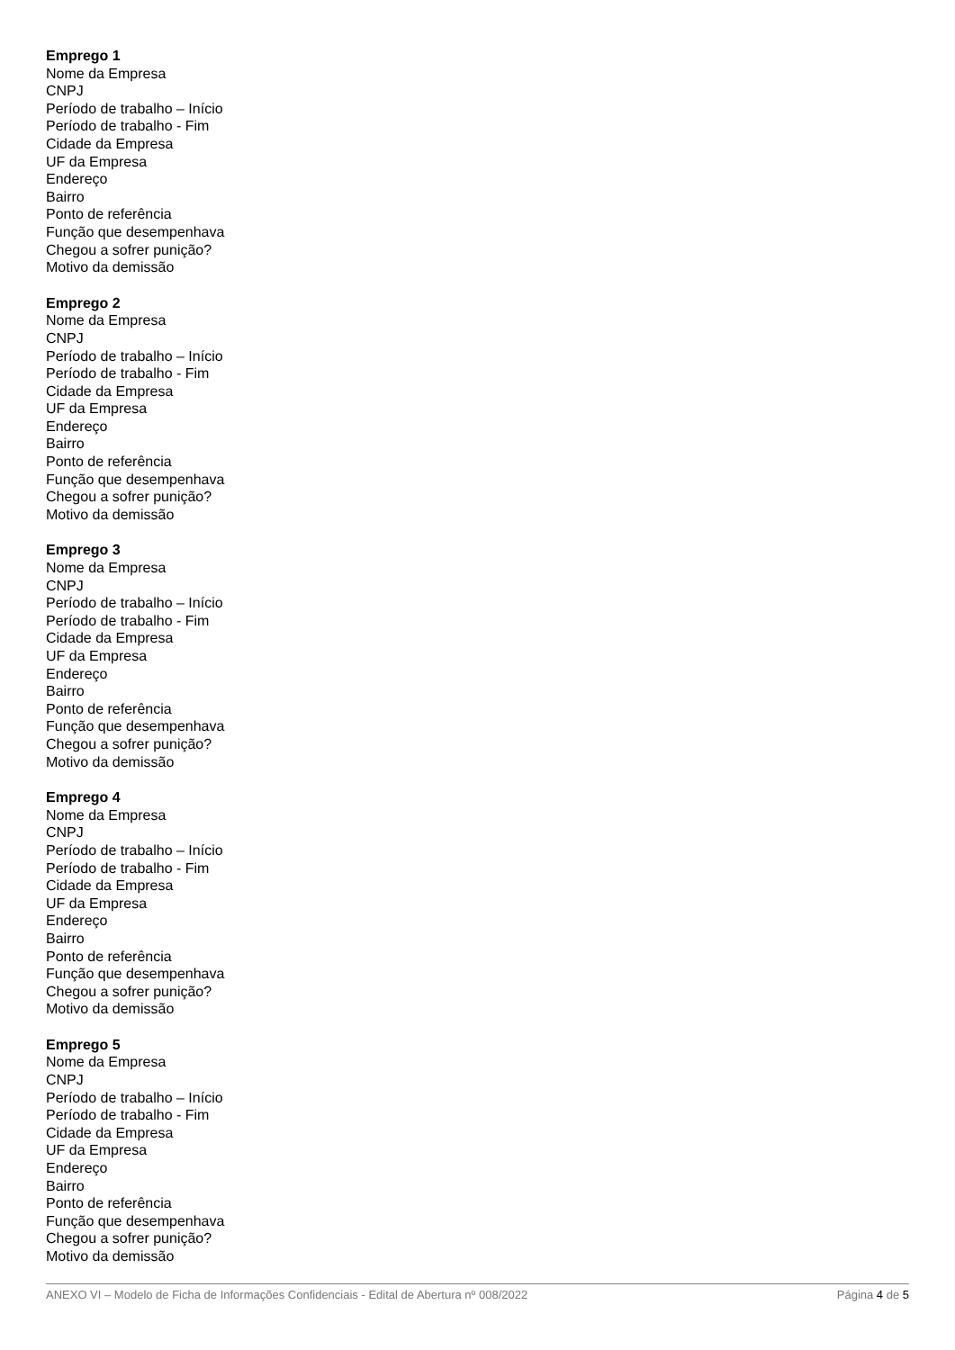Emprego 1
Nome da Empresa
CNPJ
Período de trabalho – Início
Período de trabalho - Fim
Cidade da Empresa
UF da Empresa
Endereço
Bairro
Ponto de referência
Função que desempenhava
Chegou a sofrer punição?
Motivo da demissão
Emprego 2
Nome da Empresa
CNPJ
Período de trabalho – Início
Período de trabalho - Fim
Cidade da Empresa
UF da Empresa
Endereço
Bairro
Ponto de referência
Função que desempenhava
Chegou a sofrer punição?
Motivo da demissão
Emprego 3
Nome da Empresa
CNPJ
Período de trabalho – Início
Período de trabalho - Fim
Cidade da Empresa
UF da Empresa
Endereço
Bairro
Ponto de referência
Função que desempenhava
Chegou a sofrer punição?
Motivo da demissão
Emprego 4
Nome da Empresa
CNPJ
Período de trabalho – Início
Período de trabalho - Fim
Cidade da Empresa
UF da Empresa
Endereço
Bairro
Ponto de referência
Função que desempenhava
Chegou a sofrer punição?
Motivo da demissão
Emprego 5
Nome da Empresa
CNPJ
Período de trabalho – Início
Período de trabalho - Fim
Cidade da Empresa
UF da Empresa
Endereço
Bairro
Ponto de referência
Função que desempenhava
Chegou a sofrer punição?
Motivo da demissão
ANEXO VI – Modelo de Ficha de Informações Confidenciais - Edital de Abertura nº 008/2022 Página 4 de 5